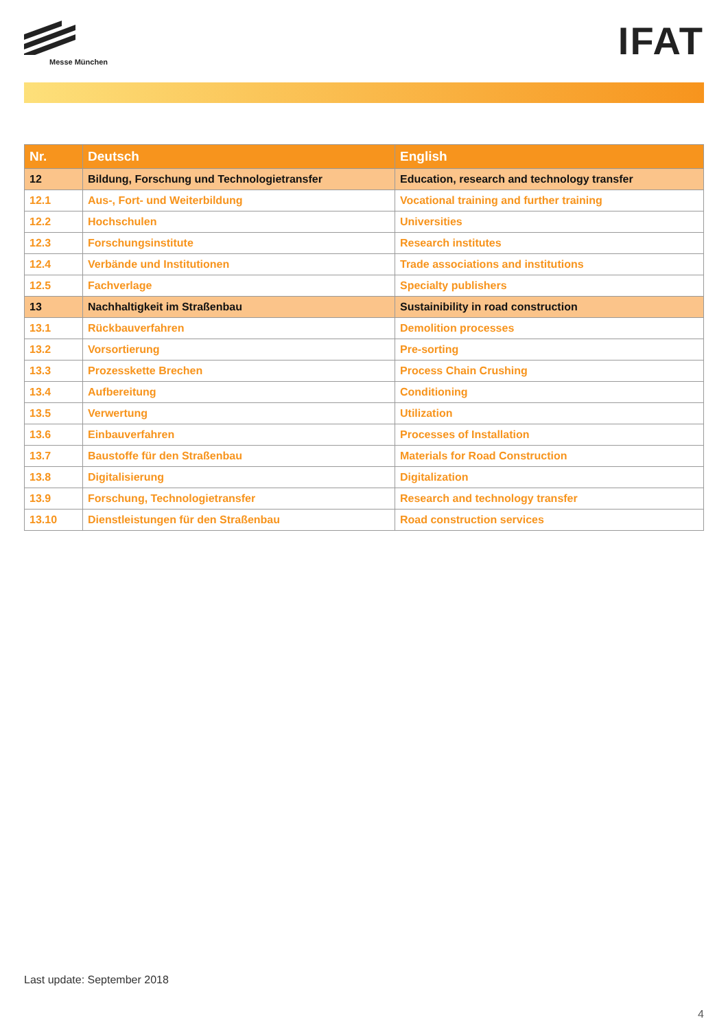Messe München
IFAT
| Nr. | Deutsch | English |
| --- | --- | --- |
| 12 | Bildung, Forschung und Technologietransfer | Education, research and technology transfer |
| 12.1 | Aus-, Fort- und Weiterbildung | Vocational training and further training |
| 12.2 | Hochschulen | Universities |
| 12.3 | Forschungsinstitute | Research institutes |
| 12.4 | Verbände und Institutionen | Trade associations and institutions |
| 12.5 | Fachverlage | Specialty publishers |
| 13 | Nachhaltigkeit im Straßenbau | Sustainibility in road construction |
| 13.1 | Rückbauverfahren | Demolition processes |
| 13.2 | Vorsortierung | Pre-sorting |
| 13.3 | Prozesskette Brechen | Process Chain Crushing |
| 13.4 | Aufbereitung | Conditioning |
| 13.5 | Verwertung | Utilization |
| 13.6 | Einbauverfahren | Processes of Installation |
| 13.7 | Baustoffe für den Straßenbau | Materials for Road Construction |
| 13.8 | Digitalisierung | Digitalization |
| 13.9 | Forschung, Technologietransfer | Research and technology transfer |
| 13.10 | Dienstleistungen für den Straßenbau | Road construction services |
Last update: September 2018
4